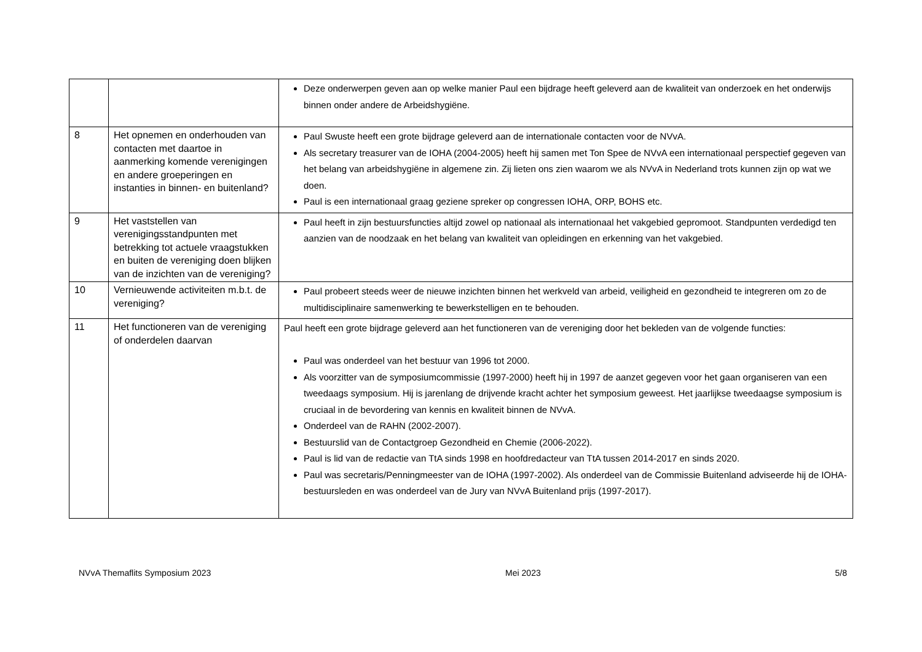| | | Deze onderwerpen geven aan op welke manier Paul een bijdrage heeft geleverd aan de kwaliteit van onderzoek en het onderwijs binnen onder andere de Arbeidshygiëne. |
| 8 | Het opnemen en onderhouden van contacten met daartoe in aanmerking komende verenigingen en andere groeperingen en instanties in binnen- en buitenland? | Paul Swuste heeft een grote bijdrage geleverd aan de internationale contacten voor de NVvA. Als secretary treasurer van de IOHA (2004-2005) heeft hij samen met Ton Spee de NVvA een internationaal perspectief gegeven van het belang van arbeidshygiëne in algemene zin. Zij lieten ons zien waarom we als NVvA in Nederland trots kunnen zijn op wat we doen. Paul is een internationaal graag geziene spreker op congressen IOHA, ORP, BOHS etc. |
| 9 | Het vaststellen van verenigingsstandpunten met betrekking tot actuele vraagstukken en buiten de vereniging doen blijken van de inzichten van de vereniging? | Paul heeft in zijn bestuursfuncties altijd zowel op nationaal als internationaal het vakgebied gepromoot. Standpunten verdedigd ten aanzien van de noodzaak en het belang van kwaliteit van opleidingen en erkenning van het vakgebied. |
| 10 | Vernieuwende activiteiten m.b.t. de vereniging? | Paul probeert steeds weer de nieuwe inzichten binnen het werkveld van arbeid, veiligheid en gezondheid te integreren om zo de multidisciplinaire samenwerking te bewerkstelligen en te behouden. |
| 11 | Het functioneren van de vereniging of onderdelen daarvan | Paul heeft een grote bijdrage geleverd aan het functioneren van de vereniging door het bekleden van de volgende functies: Paul was onderdeel van het bestuur van 1996 tot 2000. Als voorzitter van de symposiumcommissie (1997-2000) heeft hij in 1997 de aanzet gegeven voor het gaan organiseren van een tweedaags symposium. Hij is jarenlang de drijvende kracht achter het symposium geweest. Het jaarlijkse tweedaagse symposium is cruciaal in de bevordering van kennis en kwaliteit binnen de NVvA. Onderdeel van de RAHN (2002-2007). Bestuurslid van de Contactgroep Gezondheid en Chemie (2006-2022). Paul is lid van de redactie van TtA sinds 1998 en hoofdredacteur van TtA tussen 2014-2017 en sinds 2020. Paul was secretaris/Penningmeester van de IOHA (1997-2002). Als onderdeel van de Commissie Buitenland adviseerde hij de IOHA-bestuursleden en was onderdeel van de Jury van NVvA Buitenland prijs (1997-2017). |
NVvA Themaflits Symposium 2023 Mei 2023 5/8